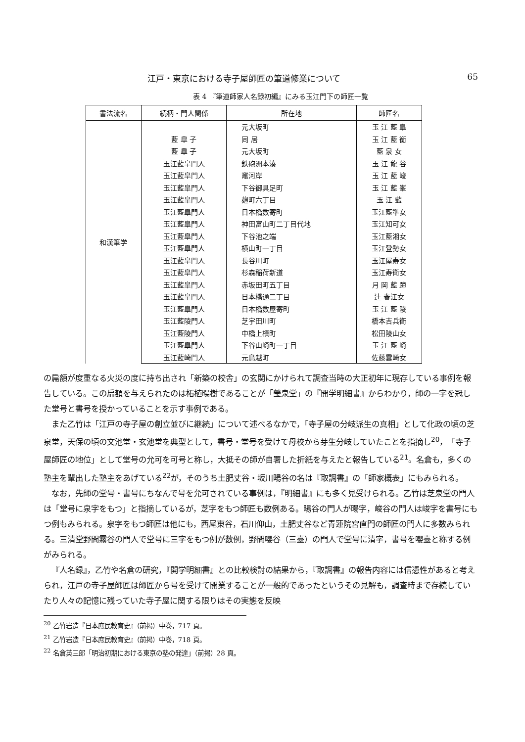江戸・東京における寺子屋師匠の筆道修業について 65
表 4 『筆道師家人名録初編』にみる玉江門下の師匠一覧
| 書法流名 | 続柄・門人関係 | 所在地 | 師匠名 |
| --- | --- | --- | --- |
| 和漢筆学 | | 元大坂町 | 玉 江 藍 皐 |
| | 藍 皐 子 | 同 居 | 玉 江 藍 衡 |
| | 藍 皐 子 | 元大坂町 | 藍 泉 女 |
| | 玉江藍皐門人 | 鉄砲洲本湊 | 玉 江 龍 谷 |
| | 玉江藍皐門人 | 竈河岸 | 玉 江 藍 峻 |
| | 玉江藍皐門人 | 下谷御具足町 | 玉 江 藍 峯 |
| | 玉江藍皐門人 | 麹町六丁目 | 玉 江 藍 |
| | 玉江藍皐門人 | 日本橋数寄町 | 玉江藍準女 |
| | 玉江藍皐門人 | 神田富山町二丁目代地 | 玉江知可女 |
| | 玉江藍皐門人 | 下谷池之端 | 玉江藍湘女 |
| | 玉江藍皐門人 | 横山町一丁目 | 玉江登勢女 |
| | 玉江藍皐門人 | 長谷川町 | 玉江屋寿女 |
| | 玉江藍皐門人 | 杉森稲荷新道 | 玉江寿衛女 |
| | 玉江藍皐門人 | 赤坂田町五丁目 | 月 岡 藍 蹄 |
| | 玉江藍皐門人 | 日本橋通二丁目 | 辻 春江女 |
| | 玉江藍皐門人 | 日本橋数屋寄町 | 玉 江 藍 陵 |
| | 玉江藍陵門人 | 芝宇田川町 | 橋本吉兵衛 |
| | 玉江藍陵門人 | 中橋上槙町 | 松田陵山女 |
| | 玉江藍皐門人 | 下谷山崎町一丁目 | 玉 江 藍 崎 |
| | 玉江藍崎門人 | 元鳥越町 | 佐藤雲崎女 |
の扁額が度重なる火災の度に持ち出され「新築の校舎」の玄関にかけられて調査当時の大正初年に現存している事例を報告している。この扁額を与えられたのは柘植暘樹であることが「瑩泉堂」の『開学明細書』からわかり，師の一字を冠した堂号と書号を授かっていることを示す事例である。
また乙竹は「江戸の寺子屋の創立並びに継続」について述べるなかで，「寺子屋の分岐派生の真相」として化政の頃の芝泉堂，天保の頃の文池堂・玄池堂を典型として，書号・堂号を受けて母校から芽生分岐していたことを指摘し<sup>20</sup>，「寺子屋師匠の地位」として堂号の允可を可号と称し，大抵その師が自署した折紙を与えたと報告している<sup>21</sup>。名倉も，多くの塾主を輩出した塾主をあげている<sup>22</sup>が，そのうち土肥丈谷・坂川暘谷の名は『取調書』の「師家概表」にもみられる。
なお，先師の堂号・書号にちなんで号を允可されている事例は，『明細書』にも多く見受けられる。乙竹は芝泉堂の門人は「堂号に泉字をもつ」と指摘しているが，芝字をもつ師匠も数例ある。暘谷の門人が暘字，峻谷の門人は峻字を書号にもつ例もみられる。泉字をもつ師匠は他にも，西尾東谷，石川仰山，土肥丈谷など青蓮院宮直門の師匠の門人に多数みられる。三清堂野間霧谷の門人で堂号に三字をもつ例が数例，野間嚶谷（三臺）の門人で堂号に清字，書号を嚶臺と称する例がみられる。
『人名録』，乙竹や名倉の研究，『開学明細書』との比較検討の結果から，『取調書』の報告内容には信憑性があると考えられ，江戸の寺子屋師匠は師匠から号を受けて開業することが一般的であったというその見解も，調査時まで存続していたり人々の記憶に残っていた寺子屋に関する限りはその実態を反映
<sup>20</sup> 乙竹岩造『日本庶民教育史』（前掲）中巻，717 頁。
<sup>21</sup> 乙竹岩造『日本庶民教育史』（前掲）中巻，718 頁。
<sup>22</sup> 名倉英三郎「明治初期における東京の塾の発達」（前掲）28 頁。